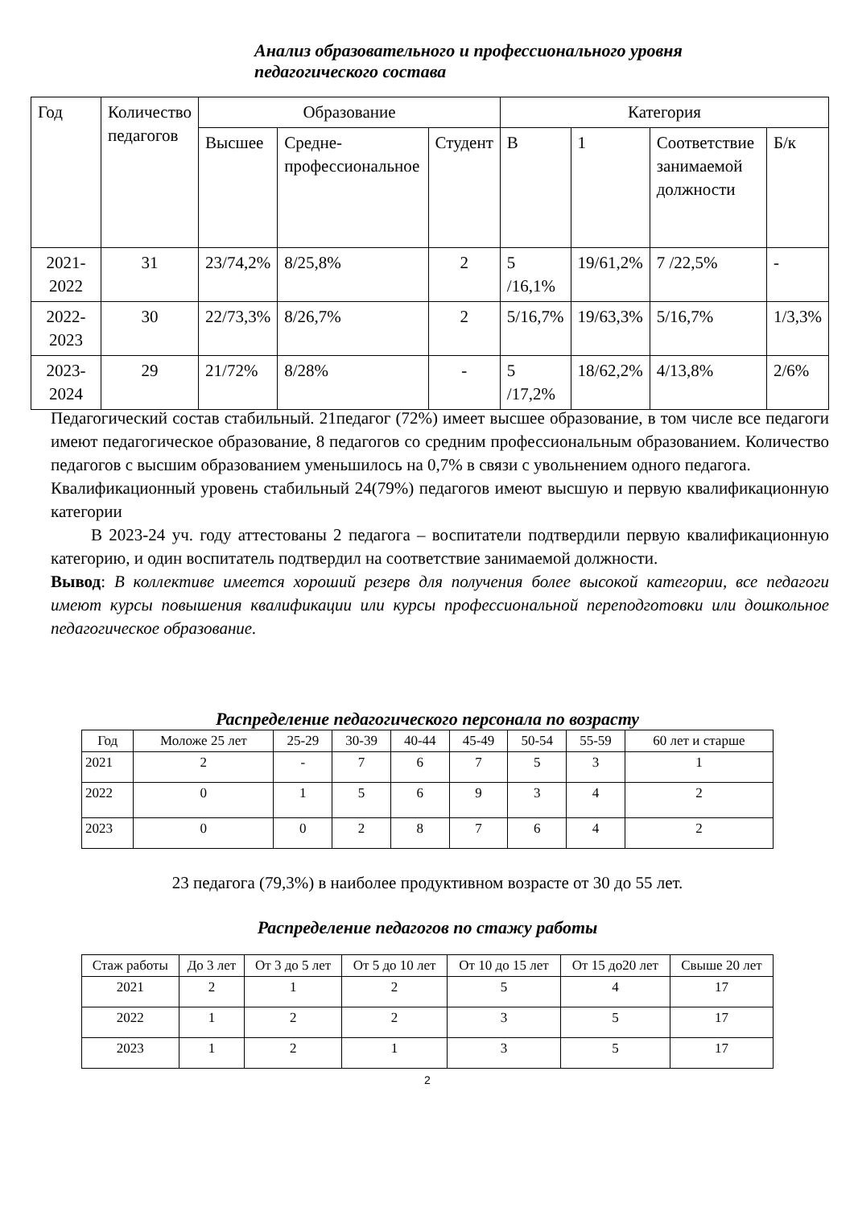Анализ образовательного и профессионального уровня
педагогического состава
| Год | Количество педагогов | Образование | | | Категория | | | |
| --- | --- | --- | --- | --- | --- | --- | --- | --- |
| | | Высшее | Средне-профессиональное | Студент | В | 1 | Соответствие занимаемой должности | Б/к |
| 2021-2022 | 31 | 23/74,2% | 8/25,8% | 2 | 5 /16,1% | 19/61,2% | 7 /22,5% | - |
| 2022-2023 | 30 | 22/73,3% | 8/26,7% | 2 | 5/16,7% | 19/63,3% | 5/16,7% | 1/3,3% |
| 2023-2024 | 29 | 21/72% | 8/28% | - | 5 /17,2% | 18/62,2% | 4/13,8% | 2/6% |
Педагогический состав стабильный. 21педагог (72%) имеет высшее образование, в том числе все педагоги имеют педагогическое образование, 8 педагогов со средним профессиональным образованием. Количество педагогов с высшим образованием уменьшилось на 0,7% в связи с увольнением одного педагога.
Квалификационный уровень стабильный 24(79%) педагогов имеют высшую и первую квалификационную категории
В 2023-24 уч. году аттестованы 2 педагога – воспитатели подтвердили первую квалификационную категорию, и один воспитатель подтвердил на соответствие занимаемой должности.
Вывод: В коллективе имеется хороший резерв для получения более высокой категории, все педагоги имеют курсы повышения квалификации или курсы профессиональной переподготовки или дошкольное педагогическое образование.
Распределение педагогического персонала по возрасту
| Год | Моложе 25 лет | 25-29 | 30-39 | 40-44 | 45-49 | 50-54 | 55-59 | 60 лет и старше |
| --- | --- | --- | --- | --- | --- | --- | --- | --- |
| 2021 | 2 | - | 7 | 6 | 7 | 5 | 3 | 1 |
| 2022 | 0 | 1 | 5 | 6 | 9 | 3 | 4 | 2 |
| 2023 | 0 | 0 | 2 | 8 | 7 | 6 | 4 | 2 |
23 педагога (79,3%) в наиболее продуктивном возрасте от 30 до 55 лет.
Распределение педагогов по стажу работы
| Стаж работы | До 3 лет | От 3 до 5 лет | От 5 до 10 лет | От 10 до 15 лет | От 15 до20 лет | Свыше 20 лет |
| --- | --- | --- | --- | --- | --- | --- |
| 2021 | 2 | 1 | 2 | 5 | 4 | 17 |
| 2022 | 1 | 2 | 2 | 3 | 5 | 17 |
| 2023 | 1 | 2 | 1 | 3 | 5 | 17 |
2